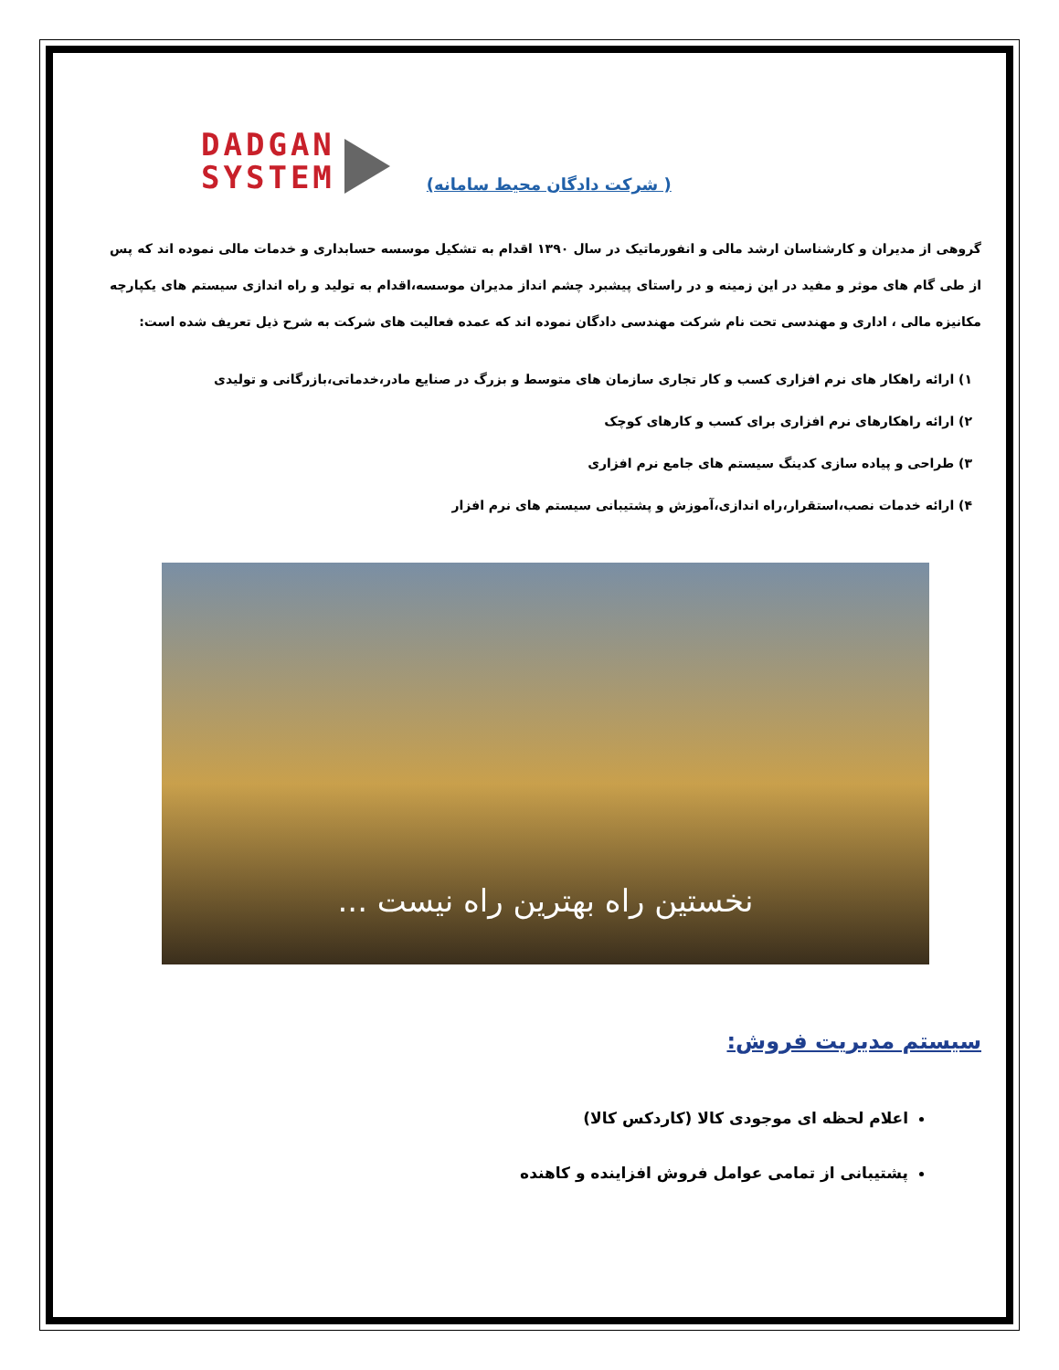DADGAN
SYSTEM
( شرکت دادگان محیط سامانه)
گروهی از مدیران و کارشناسان ارشد مالی و انفورماتیک در سال ۱۳۹۰ اقدام به تشکیل موسسه حسابداری و خدمات مالی نموده اند که پس از طی گام های موثر و مفید در این زمینه و در راستای پیشبرد چشم انداز مدیران موسسه،اقدام به تولید و راه اندازی سیستم های یکپارچه مکانیزه مالی ، اداری و مهندسی تحت نام شرکت مهندسی دادگان نموده اند که عمده فعالیت های شرکت به شرح ذیل تعریف شده است:
۱) ارائه راهکار های نرم افزاری کسب و کار تجاری سازمان های متوسط و بزرگ در صنایع مادر،خدماتی،بازرگانی و تولیدی
۲) ارائه راهکارهای نرم افزاری برای کسب و کارهای کوچک
۳) طراحی و پیاده سازی کدینگ سیستم های جامع نرم افزاری
۴) ارائه خدمات نصب،استقرار،راه اندازی،آموزش و پشتیبانی سیستم های نرم افزار
نخستین راه بهترین راه نیست ...
سیستم مدیریت فروش:
اعلام لحظه ای موجودی کالا (کاردکس کالا)
پشتیبانی از تمامی عوامل فروش افزاینده و کاهنده